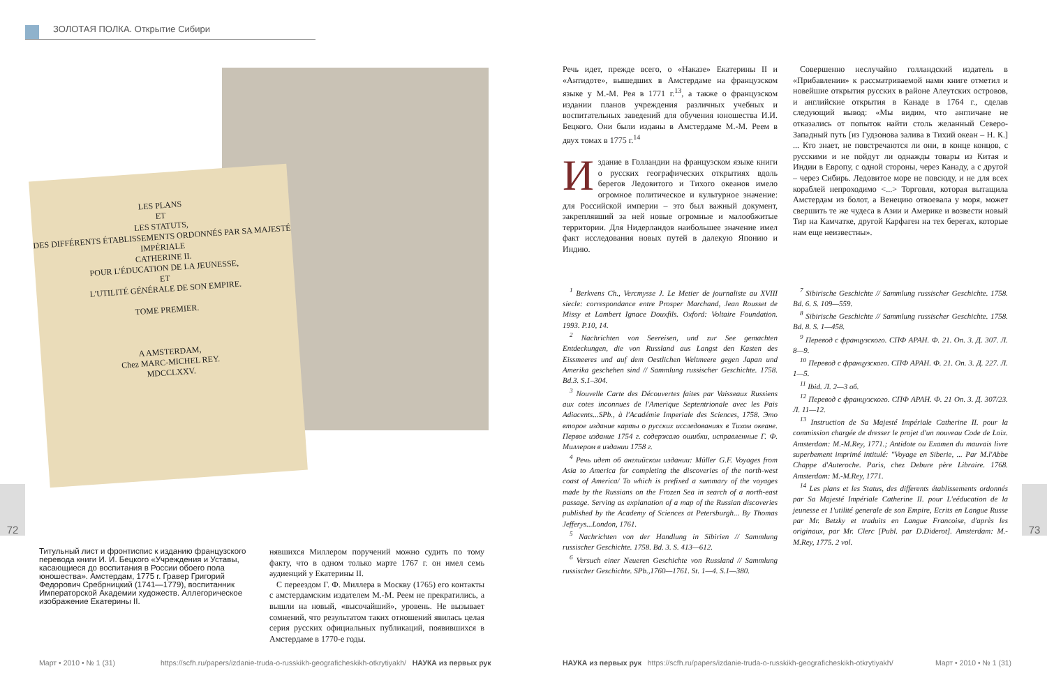ЗОЛОТАЯ ПОЛКА. Открытие Сибири
LES PLANS
ET
LES STATUTS,
DES DIFFÉRENTS ÉTABLISSEMENTS ORDONNÉS PAR SA MAJESTÉ IMPÉRIALE
CATHERINE II.
POUR L'ÉDUCATION DE LA JEUNESSE,
ET
L'UTILITÉ GÉNÉRALE DE SON EMPIRE.
TOME PREMIER.
A AMSTERDAM,
Chez MARC-MICHEL REY.
MDCCLXXV.
72 73
Титульный лист и фронтиспис к изданию французского перевода книги И. И. Бецкого «Учреждения и Уставы, касающиеся до воспитания в России обоего пола юношества». Амстердам, 1775 г. Гравер Григорий Федорович Сребрницкий (1741—1779), воспитанник Императорской Академии художеств. Аллегорическое изображение Екатерины II.
нявшихся Миллером поручений можно судить по тому факту, что в одном только марте 1767 г. он имел семь аудиенций у Екатерины II.
С переездом Г. Ф. Миллера в Москву (1765) его контакты с амстердамским издателем М.-М. Реем не прекратились, а вышли на новый, «высочайший», уровень. Не вызывает сомнений, что результатом таких отношений явилась целая серия русских официальных публикаций, появившихся в Амстердаме в 1770-е годы.
Речь идет, прежде всего, о «Наказе» Екатерины II и «Антидоте», вышедших в Амстердаме на французском языке у М.-М. Рея в 1771 г.<sup>13</sup>, а также о французском издании планов учреждения различных учебных и воспитательных заведений для обучения юношества И.И. Бецкого. Они были изданы в Амстердаме М.-М. Реем в двух томах в 1775 г.<sup>14</sup>
Издание в Голландии на французском языке книги о русских географических открытиях вдоль берегов Ледовитого и Тихого океанов имело огромное политическое и культурное значение: для Российской империи – это был важный документ, закреплявший за ней новые огромные и малообжитые территории. Для Нидерландов наибольшее значение имел факт исследования новых путей в далекую Японию и Индию.
Совершенно неслучайно голландский издатель в «Прибавлении» к рассматриваемой нами книге отметил и новейшие открытия русских в районе Алеутских островов, и английские открытия в Канаде в 1764 г., сделав следующий вывод: «Мы видим, что англичане не отказались от попыток найти столь желанный Северо-Западный путь [из Гудзонова залива в Тихий океан – Н. К.] ... Кто знает, не повстречаются ли они, в конце концов, с русскими и не пойдут ли однажды товары из Китая и Индии в Европу, с одной стороны, через Канаду, а с другой – через Сибирь. Ледовитое море не повсюду, и не для всех кораблей непроходимо <...> Торговля, которая вытащила Амстердам из болот, а Венецию отвоевала у моря, может свершить те же чудеса в Азии и Америке и возвести новый Тир на Камчатке, другой Карфаген на тех берегах, которые нам еще неизвестны».
<sup>1</sup> Berkvens Ch., Vercmysse J. Le Metier de journaliste au XVIII siecle: correspondance entre Prosper Marchand, Jean Rousset de Missy et Lambert Ignace Douxfils. Oxford: Voltaire Foundation. 1993. P.10, 14.
<sup>2</sup> Nachrichten von Seereisen, und zur See gemachten Entdeckungen, die von Russland aus Langst den Kasten des Eissmeeres und auf dem Oestlichen Weltmeere gegen Japan und Amerika geschehen sind // Sammlung russischer Geschichte. 1758. Bd.3. S.1–304.
<sup>3</sup> Nouvelle Carte des Découvertes faites par Vaisseaux Russiens aux cotes inconnues de l'Amerique Septentrionale avec les Pais Adiacents...SPb., à l'Académie Imperiale des Sciences, 1758. Это второе издание карты о русских исследованиях в Тихом океане. Первое издание 1754 г. содержало ошибки, исправленные Г. Ф. Миллером в издании 1758 г.
<sup>4</sup> Речь идет об английском издании: Müller G.F. Voyages from Asia to America for completing the discoveries of the north-west coast of America/ To which is prefixed a summary of the voyages made by the Russians on the Frozen Sea in search of a north-east passage. Serving as explanation of a map of the Russian discoveries published by the Academy of Sciences at Petersburgh... By Thomas Jefferys...London, 1761.
<sup>5</sup> Nachrichten von der Handlung in Sibirien // Sammlung russischer Geschichte. 1758. Bd. 3. S. 413—612.
<sup>6</sup> Versuch einer Neueren Geschichte von Russland // Sammlung russischer Geschichte. SPb.,1760—1761. St. 1—4. S.1—380.
<sup>7</sup> Sibirische Geschichte // Sammlung russischer Geschichte. 1758. Bd. 6. S. 109—559.
<sup>8</sup> Sibirische Geschichte // Sammlung russischer Geschichte. 1758. Bd. 8. S. 1—458.
<sup>9</sup> Перевод с французского. СПФ АРАН. Ф. 21. Оп. 3. Д. 307. Л. 8—9.
<sup>10</sup> Перевод с французского. СПФ АРАН. Ф. 21. Оп. 3. Д. 227. Л. 1—5.
<sup>11</sup> Ibid. Л. 2—3 об.
<sup>12</sup> Перевод с французского. СПФ АРАН. Ф. 21 Оп. 3. Д. 307/23. Л. 11—12.
<sup>13</sup> Instruction de Sa Majesté Impériale Catherine II. pour la commission chargée de dresser le projet d'un nouveau Code de Loix. Amsterdam: M.-M.Rey, 1771.; Antidote ou Examen du mauvais livre superbement imprimé intitulé: "Voyage en Siberie, ... Par M.l'Abbe Chappe d'Auteroche. Paris, chez Debure père Libraire. 1768. Amsterdam: M.-M.Rey, 1771.
<sup>14</sup> Les plans et les Status, des differents établissements ordonnés par Sa Majesté Impériale Catherine II. pour L'eéducation de la jeunesse et 1'utilité generale de son Empire, Ecrits en Langue Russe par Mr. Betzky et traduits en Langue Francoise, d'après les originaux, par Mr. Clerc [Publ. par D.Diderot]. Amsterdam: M.-M.Rey, 1775. 2 vol.
Март • 2010 • № 1 (31)
https://scfh.ru/papers/izdanie-truda-o-russkikh-geograficheskikh-otkrytiyakh/ НАУКА из первых рук
НАУКА из первых рук https://scfh.ru/papers/izdanie-truda-o-russkikh-geograficheskikh-otkrytiyakh/
Март • 2010 • № 1 (31)